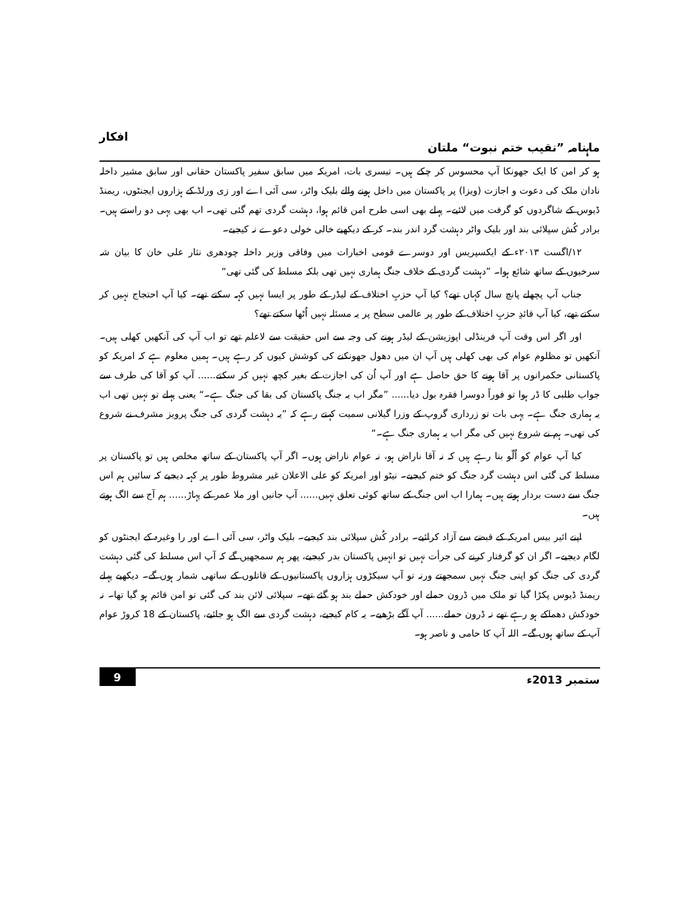ماہنامہ ”نقیب ختم نبوت“ ملتان افکار
ہو کر امن کا ایک جھونکا آپ محسوس کر چکے ہیں۔ تیسری بات، امریکہ میں سابق سفیر پاکستان حقانی اور سابق مشیر داخلہ نادان ملک کی دعوت و اجازت (ویزا) پر پاکستان میں داخل ہونے والے بلیک واٹر، سی آئی اے اور زی ورلڈ کے ہزاروں ایجنٹوں، ریمنڈ ڈیوس کے شاگردوں کو گرفت میں لائیے۔ پہلے بھی اسی طرح امن قائم ہوا، دہشت گردی تھم گئی تھی۔ اب بھی یہی دو راستے ہیں۔ برادر کُش سپلائی بند اور بلیک واٹر دہشت گرد اندر بند۔ کر کے دیکھیے خالی خولی دعوے نہ کیجیے۔
۱۲/اگست ۲۰۱۳ء کے ایکسپریس اور دوسرے قومی اخبارات میں وفاقی وزیر داخلہ چودھری نثار علی خان کا بیان شہ سرخیوں کے ساتھ شائع ہوا۔ ”دہشت گردی کے خلاف جنگ ہماری نہیں تھی بلکہ مسلط کی گئی تھی“
جناب آپ پچھلے پانچ سال کہاں تھے؟ کیا آپ حزبِ اختلاف کے لیڈر کے طور پر ایسا نہیں کہہ سکتے تھے۔ کیا آپ احتجاج نہیں کر سکتے تھے، کیا آپ قائدِ حزبِ اختلاف کے طور پر عالمی سطح پر یہ مسئلہ نہیں اُٹھا سکتے تھے؟
اور اگر اس وقت آپ فرینڈلی اپوزیشن کے لیڈر ہونے کی وجہ سے اس حقیقت سے لاعلم تھے تو اب آپ کی آنکھیں کھلی ہیں۔ آنکھیں تو مظلوم عوام کی بھی کھلی ہیں آپ ان میں دھول جھونکنے کی کوشش کیوں کر رہے ہیں۔ ہمیں معلوم ہے کہ امریکہ کو پاکستانی حکمرانوں پر آقا ہونے کا حق حاصل ہے اور آپ اُن کی اجازت کے بغیر کچھ نہیں کر سکتے...... آپ کو آقا کی طرف سے جواب طلبی کا ڈر ہوا تو فوراً دوسرا فقرہ بول دیا...... ”مگر اب یہ جنگ پاکستان کی بقا کی جنگ ہے۔“ یعنی پہلے تو نہیں تھی اب یہ ہماری جنگ ہے۔ یہی بات تو زرداری گروپ کے وزرا گیلانی سمیت کہتے رہے کہ ”یہ دہشت گردی کی جنگ پرویز مشرف نے شروع کی تھی۔ ہم نے شروع نہیں کی مگر اب یہ ہماری جنگ ہے۔“
کیا آپ عوام کو اُلّو بنا رہے ہیں کہ نہ آقا ناراض ہو، نہ عوام ناراض ہوں۔ اگر آپ پاکستان کے ساتھ مخلص ہیں تو پاکستان پر مسلط کی گئی اس دہشت گرد جنگ کو ختم کیجیے۔ نیٹو اور امریکہ کو علی الاعلان غیر مشروط طور پر کہہ دیجیے کہ سائیں ہم اس جنگ سے دست بردار ہوتے ہیں۔ ہمارا اب اس جنگ کے ساتھ کوئی تعلق نہیں...... آپ جانیں اور ملا عمر کے پہاڑ...... ہم آج سے الگ ہوتے ہیں۔
اپنے ائیر بیس امریکہ کے قبضے سے آزاد کرائیے۔ برادر کُش سپلائی بند کیجیے۔ بلیک واٹر، سی آئی اے اور را وغیرہ کے ایجنٹوں کو لگام دیجیے۔ اگر ان کو گرفتار کرنے کی جرأت نہیں تو انہیں پاکستان بدر کیجیے، پھر ہم سمجھیں گے کہ آپ اس مسلط کی گئی دہشت گردی کی جنگ کو اپنی جنگ نہیں سمجھتے ورنہ تو آپ سیکڑوں ہزاروں پاکستانیوں کے قاتلوں کے ساتھی شمار ہوں گے۔ دیکھیے پہلے ریمنڈ ڈیوس پکڑا گیا تو ملک میں ڈرون حملے اور خودکش حملے بند ہو گئے تھے۔ سپلائی لائن بند کی گئی تو امن قائم ہو گیا تھا۔ نہ خودکش دھماکے ہو رہے تھے نہ ڈرون حملے...... آپ آگے بڑھیے۔ یہ کام کیجیے، دہشت گردی سے الگ ہو جائیے، پاکستان کے 18 کروڑ عوام آپ کے ساتھ ہوں گے۔ اللہ آپ کا حامی و ناصر ہو۔
ستمبر 2013ء 9